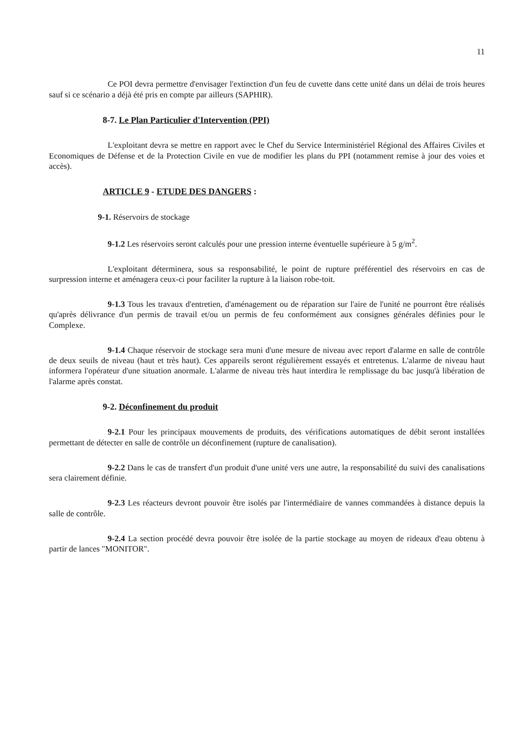11
Ce POI devra permettre d'envisager l'extinction d'un feu de cuvette dans cette unité dans un délai de trois heures sauf si ce scénario a déjà été pris en compte par ailleurs (SAPHIR).
8-7. Le Plan Particulier d'Intervention (PPI)
L'exploitant devra se mettre en rapport avec le Chef du Service Interministériel Régional des Affaires Civiles et Economiques de Défense et de la Protection Civile en vue de modifier les plans du PPI (notamment remise à jour des voies et accès).
ARTICLE 9 - ETUDE DES DANGERS :
9-1. Réservoirs de stockage
9-1.2 Les réservoirs seront calculés pour une pression interne éventuelle supérieure à 5 g/m<sup>2</sup>.
L'exploitant déterminera, sous sa responsabilité, le point de rupture préférentiel des réservoirs en cas de surpression interne et aménagera ceux-ci pour faciliter la rupture à la liaison robe-toit.
9-1.3 Tous les travaux d'entretien, d'aménagement ou de réparation sur l'aire de l'unité ne pourront être réalisés qu'après délivrance d'un permis de travail et/ou un permis de feu conformément aux consignes générales définies pour le Complexe.
9-1.4 Chaque réservoir de stockage sera muni d'une mesure de niveau avec report d'alarme en salle de contrôle de deux seuils de niveau (haut et très haut). Ces appareils seront régulièrement essayés et entretenus. L'alarme de niveau haut informera l'opérateur d'une situation anormale. L'alarme de niveau très haut interdira le remplissage du bac jusqu'à libération de l'alarme après constat.
9-2. Déconfinement du produit
9-2.1 Pour les principaux mouvements de produits, des vérifications automatiques de débit seront installées permettant de détecter en salle de contrôle un déconfinement (rupture de canalisation).
9-2.2 Dans le cas de transfert d'un produit d'une unité vers une autre, la responsabilité du suivi des canalisations sera clairement définie.
9-2.3 Les réacteurs devront pouvoir être isolés par l'intermédiaire de vannes commandées à distance depuis la salle de contrôle.
9-2.4 La section procédé devra pouvoir être isolée de la partie stockage au moyen de rideaux d'eau obtenu à partir de lances "MONITOR".